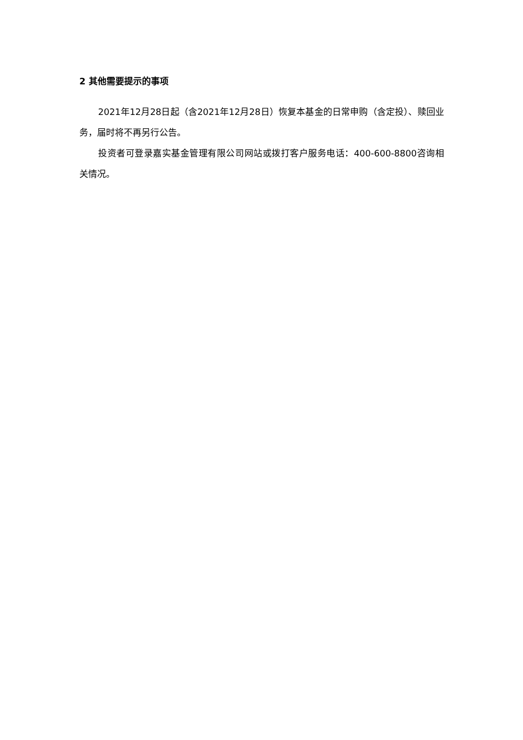2 其他需要提示的事项
2021年12月28日起（含2021年12月28日）恢复本基金的日常申购（含定投）、赎回业务，届时将不再另行公告。
投资者可登录嘉实基金管理有限公司网站或拨打客户服务电话：400-600-8800咨询相关情况。